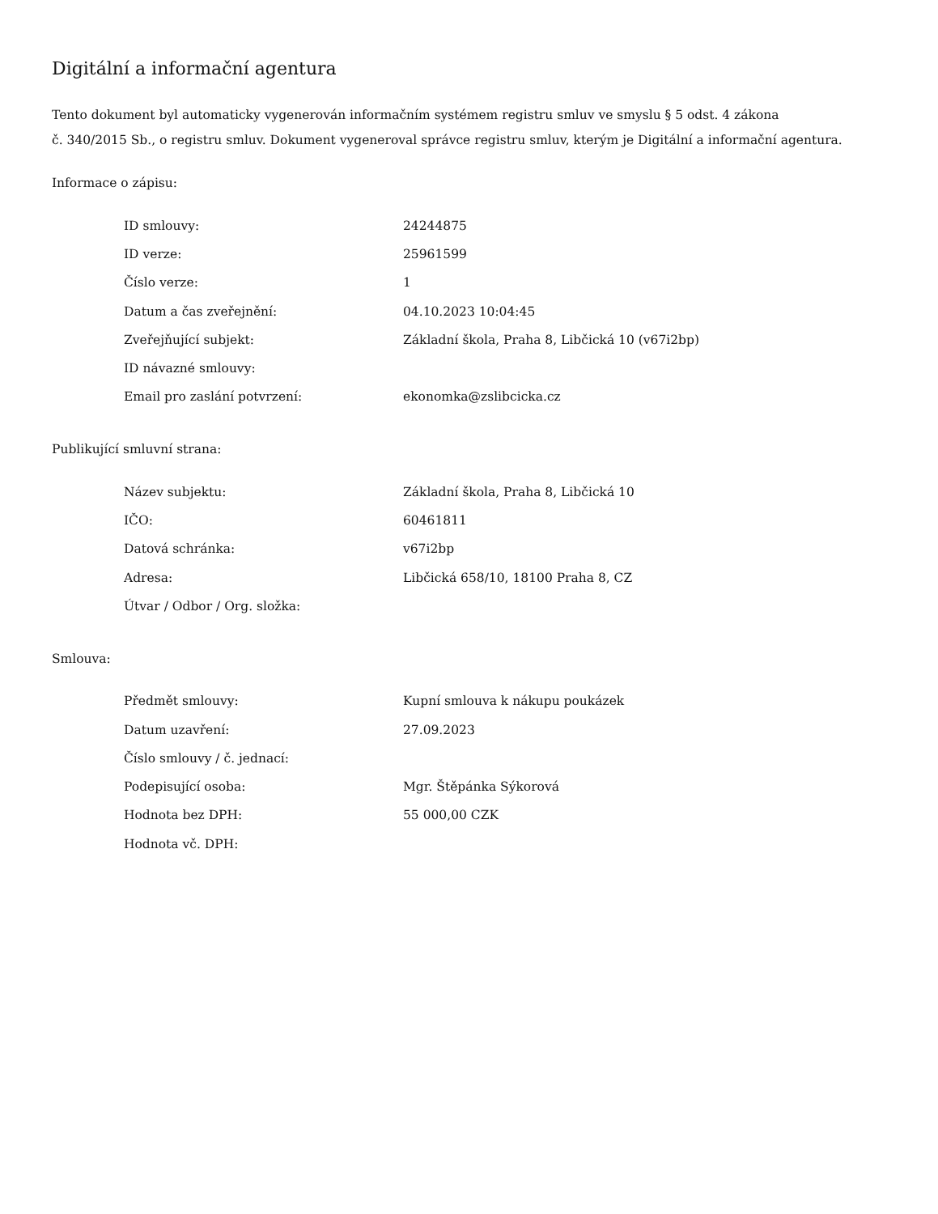Digitální a informační agentura
Tento dokument byl automaticky vygenerován informačním systémem registru smluv ve smyslu § 5 odst. 4 zákona
č. 340/2015 Sb., o registru smluv. Dokument vygeneroval správce registru smluv, kterým je Digitální a informační agentura.
Informace o zápisu:
| ID smlouvy: | 24244875 |
| ID verze: | 25961599 |
| Číslo verze: | 1 |
| Datum a čas zveřejnění: | 04.10.2023 10:04:45 |
| Zveřejňující subjekt: | Základní škola, Praha 8, Libčická 10 (v67i2bp) |
| ID návazné smlouvy: | |
| Email pro zaslání potvrzení: | ekonomka@zslibcicka.cz |
Publikující smluvní strana:
| Název subjektu: | Základní škola, Praha 8, Libčická 10 |
| IČO: | 60461811 |
| Datová schránka: | v67i2bp |
| Adresa: | Libčická 658/10, 18100 Praha 8, CZ |
| Útvar / Odbor / Org. složka: | |
Smlouva:
| Předmět smlouvy: | Kupní smlouva k nákupu poukázek |
| Datum uzavření: | 27.09.2023 |
| Číslo smlouvy / č. jednací: | |
| Podepisující osoba: | Mgr. Štěpánka Sýkorová |
| Hodnota bez DPH: | 55 000,00 CZK |
| Hodnota vč. DPH: | |